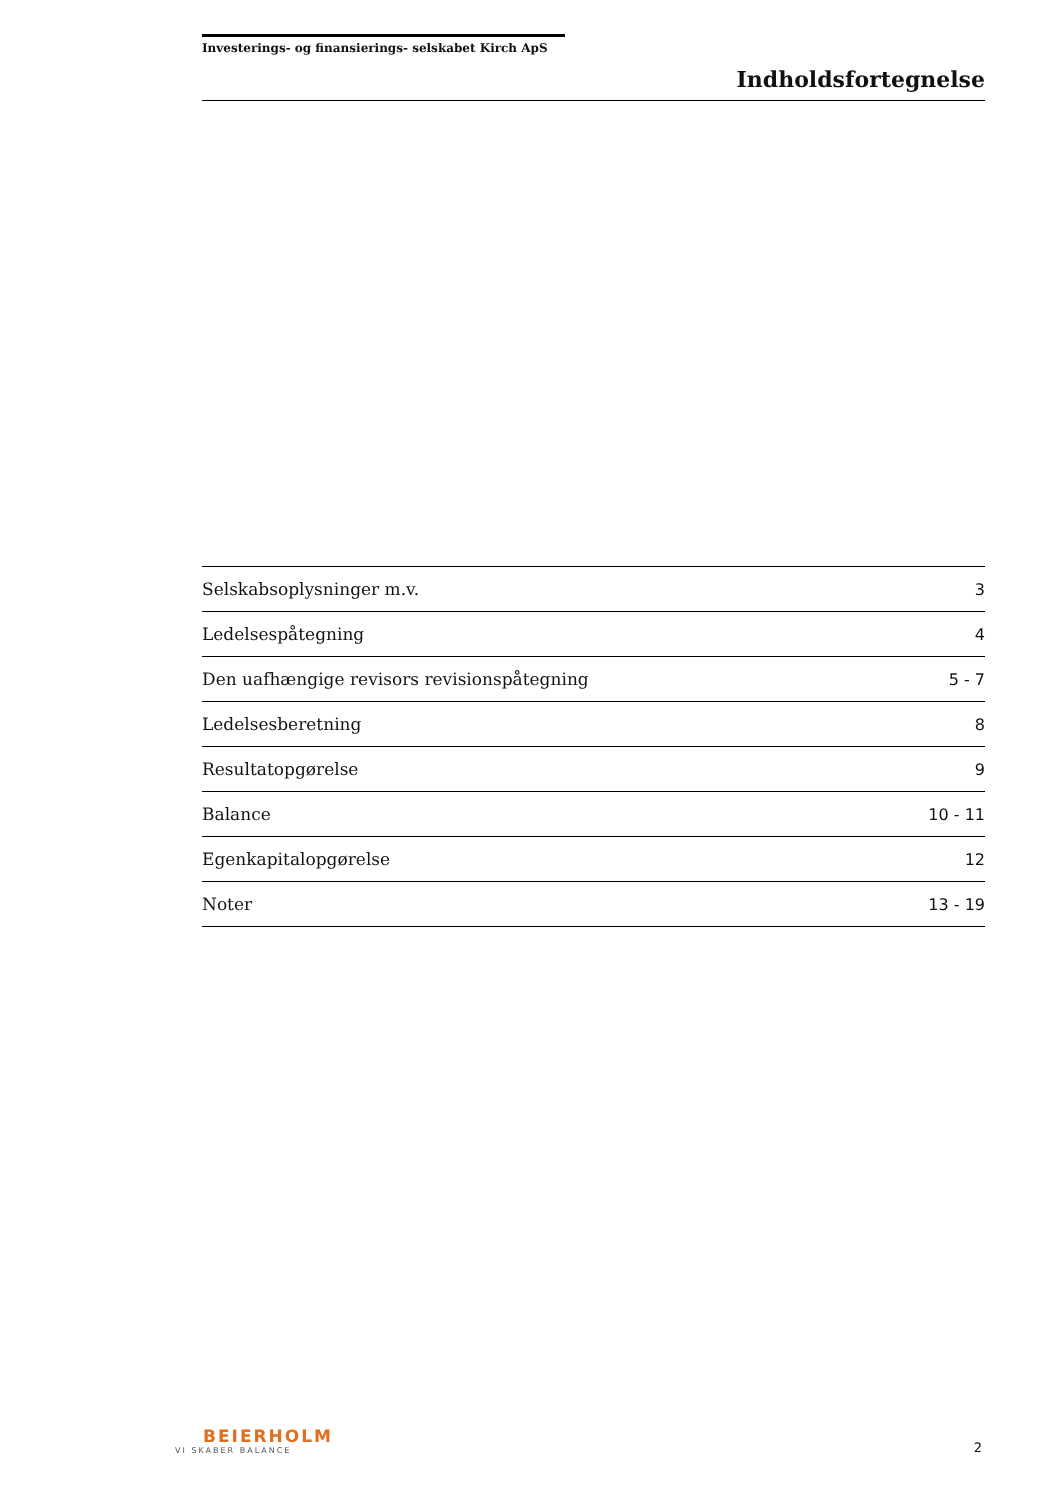Investerings- og finansierings- selskabet Kirch ApS
Indholdsfortegnelse
| Selskabsoplysninger m.v. | 3 |
| Ledelsespåtegning | 4 |
| Den uafhængige revisors revisionspåtegning | 5 - 7 |
| Ledelsesberetning | 8 |
| Resultatopgørelse | 9 |
| Balance | 10 - 11 |
| Egenkapitalopgørelse | 12 |
| Noter | 13 - 19 |
BEIERHOLM
VI SKABER BALANCE
2